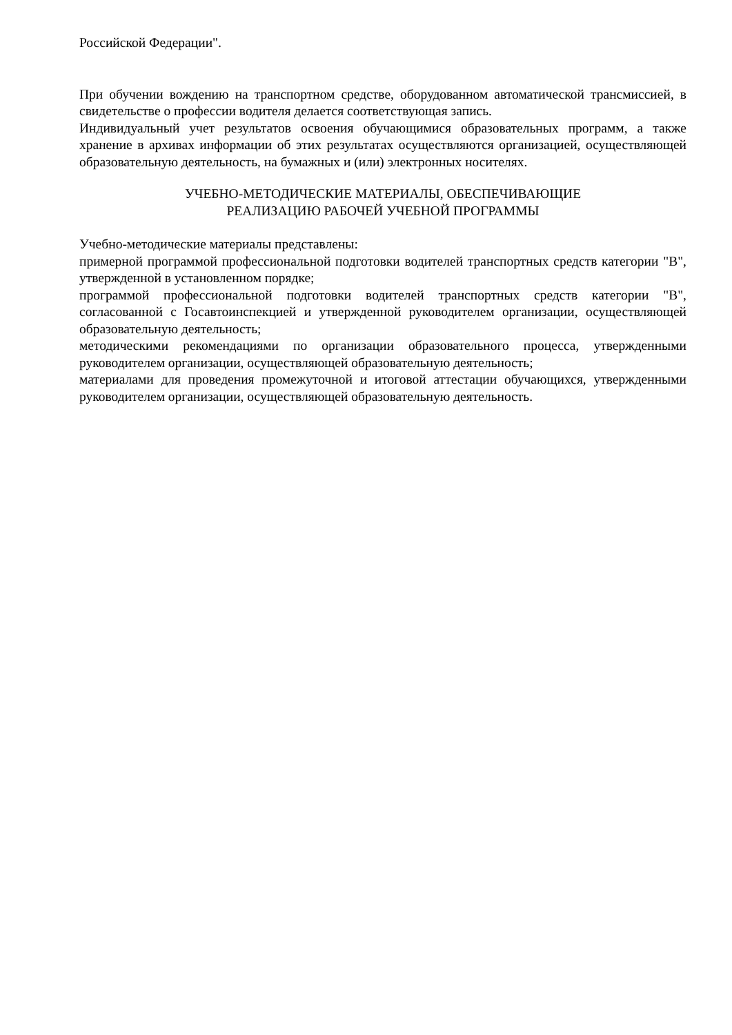Российской Федерации".
При обучении вождению на транспортном средстве, оборудованном автоматической трансмиссией, в свидетельстве о профессии водителя делается соответствующая запись.
Индивидуальный учет результатов освоения обучающимися образовательных программ, а также хранение в архивах информации об этих результатах осуществляются организацией, осуществляющей образовательную деятельность, на бумажных и (или) электронных носителях.
УЧЕБНО-МЕТОДИЧЕСКИЕ МАТЕРИАЛЫ, ОБЕСПЕЧИВАЮЩИЕ
РЕАЛИЗАЦИЮ РАБОЧЕЙ УЧЕБНОЙ ПРОГРАММЫ
Учебно-методические материалы представлены:
примерной программой профессиональной подготовки водителей транспортных средств категории "B", утвержденной в установленном порядке;
программой профессиональной подготовки водителей транспортных средств категории "B", согласованной с Госавтоинспекцией и утвержденной руководителем организации, осуществляющей образовательную деятельность;
методическими рекомендациями по организации образовательного процесса, утвержденными руководителем организации, осуществляющей образовательную деятельность;
материалами для проведения промежуточной и итоговой аттестации обучающихся, утвержденными руководителем организации, осуществляющей образовательную деятельность.